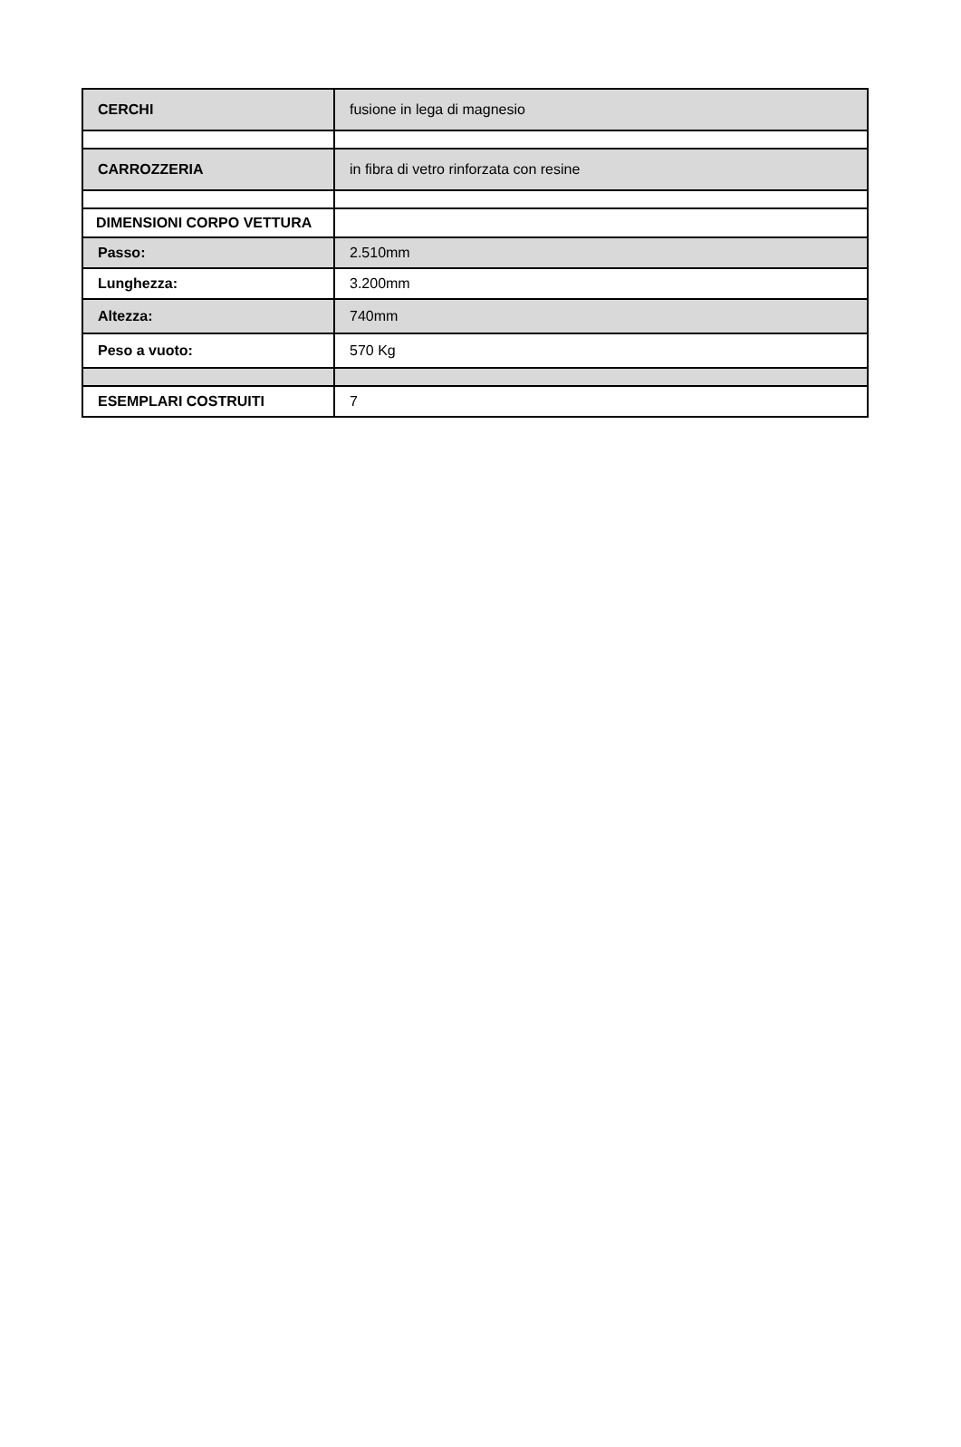| CERCHI | fusione in lega di magnesio |
| CARROZZERIA | in fibra di vetro rinforzata con resine |
| DIMENSIONI CORPO VETTURA | |
| Passo: | 2.510mm |
| Lunghezza: | 3.200mm |
| Altezza: | 740mm |
| Peso a vuoto: | 570 Kg |
| ESEMPLARI COSTRUITI | 7 |